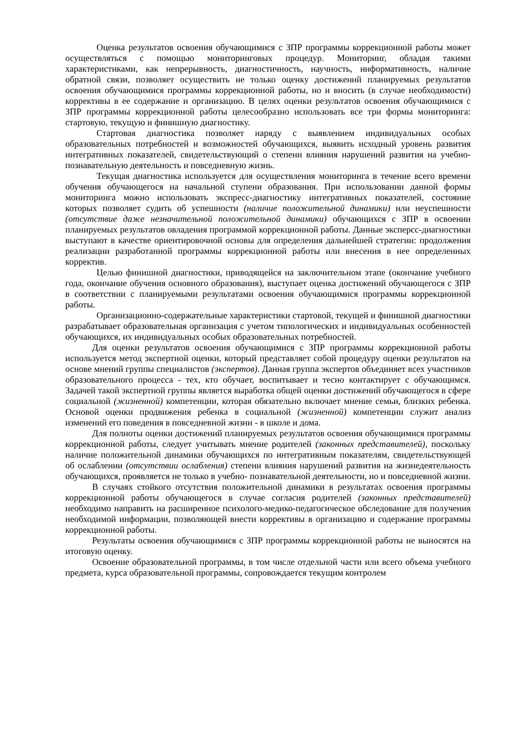Оценка результатов освоения обучающимися с ЗПР программы коррекционной работы может осуществляться с помощью мониторинговых процедур. Мониторинг, обладая такими характеристиками, как непрерывность, диагностичность, научность, информативность, наличие обратной связи, позволяет осуществить не только оценку достижений планируемых результатов освоения обучающимися программы коррекционной работы, но и вносить (в случае необходимости) коррективы в ее содержание и организацию. В целях оценки результатов освоения обучающимися с ЗПР программы коррекционной работы целесообразно использовать все три формы мониторинга: стартовую, текущую и финишную диагностику.
Стартовая диагностика позволяет наряду с выявлением индивидуальных особых образовательных потребностей и возможностей обучающихся, выявить исходный уровень развития интегративных показателей, свидетельствующий о степени влияния нарушений развития на учебно-познавательную деятельность и повседневную жизнь.
Текущая диагностика используется для осуществления мониторинга в течение всего времени обучения обучающегося на начальной ступени образования. При использовании данной формы мониторинга можно использовать экспресс-диагностику интегративных показателей, состояние которых позволяет судить об успешности (наличие положительной динамики) или неуспешности (отсутствие даже незначительной положительной динамики) обучающихся с ЗПР в освоении планируемых результатов овладения программой коррекционной работы. Данные эксперсс-диагностики выступают в качестве ориентировочной основы для определения дальнейшей стратегии: продолжения реализации разработанной программы коррекционной работы или внесения в нее определенных корректив.
Целью финишной диагностики, приводящейся на заключительном этапе (окончание учебного года, окончание обучения основного образования), выступает оценка достижений обучающегося с ЗПР в соответствии с планируемыми результатами освоения обучающимися программы коррекционной работы.
Организационно-содержательные характеристики стартовой, текущей и финишной диагностики разрабатывает образовательная организация с учетом типологических и индивидуальных особенностей обучающихся, их индивидуальных особых образовательных потребностей.
Для оценки результатов освоения обучающимися с ЗПР программы коррекционной работы используется метод экспертной оценки, который представляет собой процедуру оценки результатов на основе мнений группы специалистов (экспертов). Данная группа экспертов объединяет всех участников образовательного процесса - тех, кто обучает, воспитывает и тесно контактирует с обучающимся. Задачей такой экспертной группы является выработка общей оценки достижений обучающегося в сфере социальной (жизненной) компетенции, которая обязательно включает мнение семьи, близких ребенка. Основой оценки продвижения ребенка в социальной (жизненной) компетенции служит анализ изменений его поведения в повседневной жизни - в школе и дома.
Для полноты оценки достижений планируемых результатов освоения обучающимися программы коррекционной работы, следует учитывать мнение родителей (законных представителей), поскольку наличие положительной динамики обучающихся по интегративным показателям, свидетельствующей об ослаблении (отсутствии ослабления) степени влияния нарушений развития на жизнедеятельность обучающихся, проявляется не только в учебно- познавательной деятельности, но и повседневной жизни.
В случаях стойкого отсутствия положительной динамики в результатах освоения программы коррекционной работы обучающегося в случае согласия родителей (законных представителей) необходимо направить на расширенное психолого-медико-педагогическое обследование для получения необходимой информации, позволяющей внести коррективы в организацию и содержание программы коррекционной работы.
Результаты освоения обучающимися с ЗПР программы коррекционной работы не выносятся на итоговую оценку.
Освоение образовательной программы, в том числе отдельной части или всего объема учебного предмета, курса образовательной программы, сопровождается текущим контролем